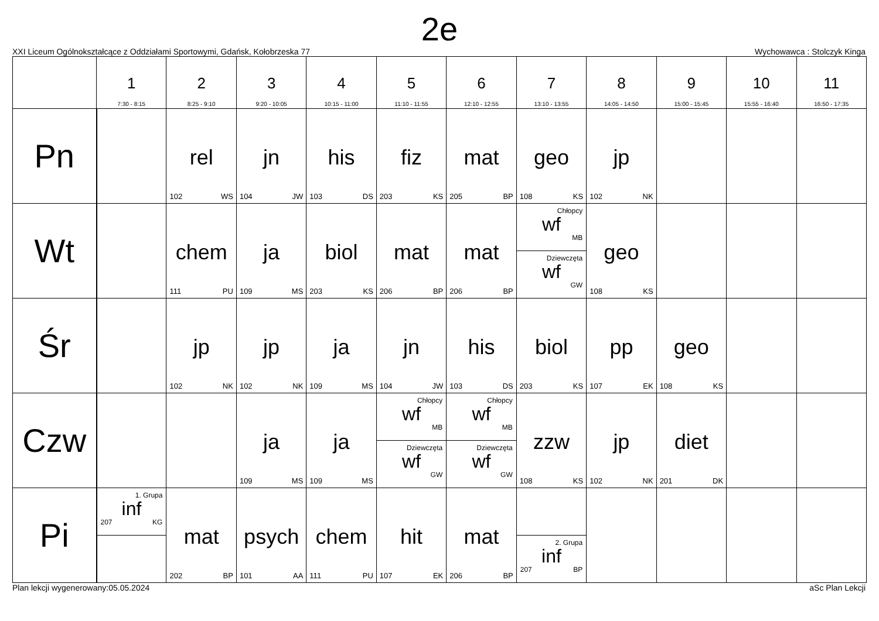2e
XXI Liceum Ogólnokształcące z Oddziałami Sportowymi, Gdańsk, Kołobrzeska 77 Wychowawca : Stolczyk Kinga
| | 1 7:30 - 8:15 | 2 8:25 - 9:10 | 3 9:20 - 10:05 | 4 10:15 - 11:00 | 5 11:10 - 11:55 | 6 12:10 - 12:55 | 7 13:10 - 13:55 | 8 14:05 - 14:50 | 9 15:00 - 15:45 | 10 15:55 - 16:40 | 11 16:50 - 17:35 |
| --- | --- | --- | --- | --- | --- | --- | --- | --- | --- | --- | --- |
| Pn | | rel 102 WS | jn 104 JW | his 103 DS | fiz 203 KS | mat 205 BP | geo 108 KS | jp 102 NK | | | |
| Wt | | chem 111 PU | ja 109 MS | biol 203 KS | mat 206 BP | mat 206 BP | Chłopcy wf MB Dziewczęta wf GW | geo 108 KS | | | |
| Śr | | jp 102 NK | jp 102 NK | ja 109 MS | jn 104 JW | his 103 DS | biol 203 KS | pp 107 EK | geo 108 KS | | |
| Czw | | | ja 109 MS | ja 109 MS | Chłopcy wf MB Dziewczęta wf GW | Chłopcy wf MB Dziewczęta wf GW | zzw 108 KS | jp 102 NK | diet 201 DK | | |
| Pi | 1. Grupa inf 207 KG | mat 202 BP | psych 101 AA | chem 111 PU | hit 107 EK | mat 206 BP | 2. Grupa inf 207 BP | | | | |
Plan lekcji wygenerowany:05.05.2024 aSc Plan Lekcji